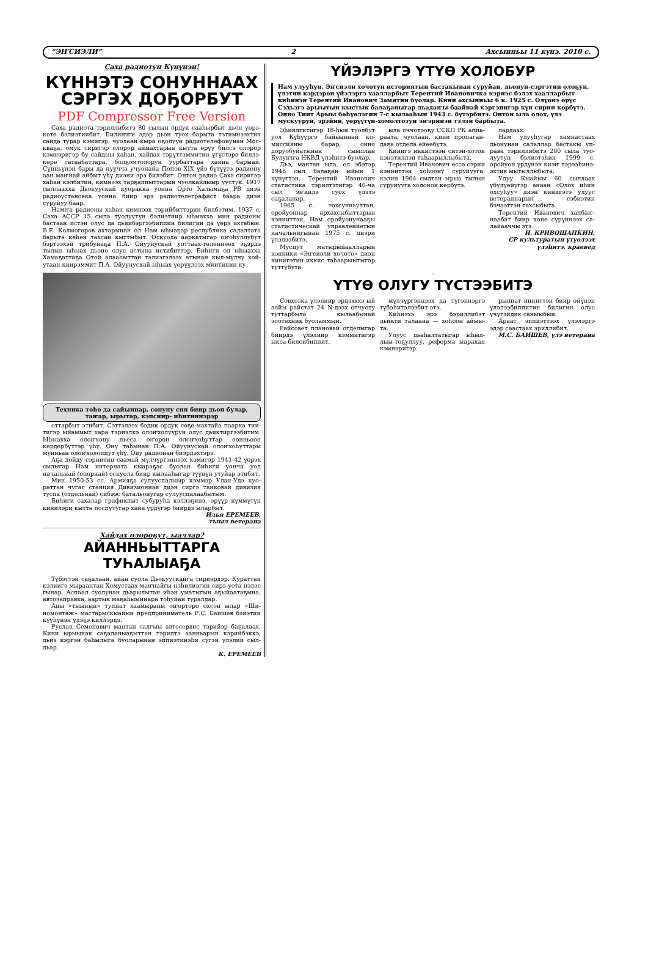“ЭҤСИЭЛИ” 2 Ахсынньы 11 күнэ. 2010 с.
Саха радиотун Күнүнэн!
КҮННЭТЭ СОНУННААХ СЭРГЭХ ДОҔОРБУТ
PDF Compressor Free Version
Саха радиота тэриллибитэ 80 сылын ордук сааһырбыт дьон үөрэ­көтө бэлиэтиибит. Билиҥҥи эдэр дьон туох барыта тэтимнээхтик сайда турар кэмигэр, чуолаан кыра оҕолуун радиотелефонунан Мос­кваҕа, омук сиригэр олорор аймахтарын кытта өрүү билсэ олорор кэмнэригэр бу сайдыы хаһан, хайдах тэрүттэммитин үгүстэрэ биллэ­көрө сатаабаттара, болҕомтолорун уурбаттара ханна барыай. Сүнньүнэн бары да нуучча учуонайа Попов XIX үйэ бүтүүтэ ра­диону аан маҥнай айбыт үһү диэни эрэ билэбит. Онтон радио Саха сиригэр хаһан кэлбитин, кимнээх тарҕаппыттарын чуолкайдыыр уустук. 1917 сыллаахха Дьокуускай куоракка уонна Орто Халы­маҕа РВ диэн радиоустановка уонна биир эрэ радиотелеграфист баара диэн суруйуу баар.
Намҥа радионы хаһан кимнээх тэрийбиттэрин билбэтим. 1937 с. Саха АССР 15 сыла туолуутун бэлиэтиир ыһыахха мин радионы бастаан истэн олус да дьиибэргээбиппин билигин да үөрэ ахтабын. В.Е. Колмогоров ахтарынан ол Нам ыһыаҕар республика салалтата барыта көһөн тахсан кыттыбыт. Оскуола ааркатыгар оҥоһуллу­бут бэртээхэй трибунаҕа П.А. Ойуунускай уоттаах-төлөннөөх эҕэр­дэ тылын ыһыах дьоно олус астына истибиттэр. Биһиги ол ыһыахха Хамаҕаттаҕа Отой алааһыттан тэлиэгэлээх атынан кыл-мүлчү хой­утаан киирэммит П.А. Ойуунускай ыһыах үөрүүлээх миитинин ку­
Техника төһө да сайыннар, сонуну син биир дьон булар, таҥар, ырытар, кэпсиир- иһитиннэрэр
оттарбыт этибит. Сэттэлээх бэдик ордук сөҕө-махтайа паарка тии­тигэр ыйаммыт хара тэриэлкэ олоҥхолуурун олус дьиктиргээби­тим. Ыһыахха олоҥхону пьеса оҥорон олоҥхоһуттар оонньоон көрдөрбүттэр үһү. Ону таһынан П.А. Ойуунускай олоҥхоһуттары мунньан олоҥхолоппут үһү. Ону радионан биэрдэхтэрэ.
Аҕа дойду сэриитин саамай мүлчүргэннээх кэмигэр 1941-42 үөрэх сылыгар Нам интерната кыараҕас буолан биһиги уонча уол начальнай (опорнай) оскуола биир кылааһыгар түүнүн утуйар эти­бит.
Мин 1950-53 сс. Армияҕа сулууспалыыр кэммэр Улан-Удэ куо­раттан чугас станция Дивизионная диэн сиргэ танковай дивизия туспа (отдельнай) сибээс батальонугар сулууспалаабытым.
Биһиги сахалар графикпыт субуруһа кэллэҕинэ, өрүүр күммүтүн кинилэри кытта поспутугар хайа үрдүгэр биирдэ ыларбыт.
Илья ЕРЕМЕЕВ,
тыыл ветерана
Хайдах олороҕут, ыаллар?
АЙАННЬЫТТАРГА ТУҺАЛЫАҔА
Түбэттэн саҕалаан, айан суола Дьокуускайга тириэрдэр. Кураттан кэлиигэ мыраантан Хомустаах маҥнайгы нэһилиэгин сирэ-уота нэлэс гынар. Аспаал суолунан дьарылытан иһэн уматыгын аҕыйаа­таҕына, автозаправка, аартык маҕаһыыннара тоһуйан тураллар.
Аны «тыынын» туппат хаамыраны оҥорторо охсон ылар «Ши­номонтаж» мастарыскыайын предприниматель Р.С. Баишев бэйэ­тин күүһүнэн үлэҕэ киллэрдэ.
Руслан Семенович мантан салгыы автосервис тэрийэр баҕалаах. Кини ырыынак саҕаланыаҕыттан тэрилтэ аанньарын кэрийбэккэ, дьиэ кэргэн баһылыга буоларынан эппиэтинэһи сүгэн үлэлии сыл­дьар.
К. ЕРЕМЕЕВ
ҮЙЭЛЭРГЭ ҮТҮӨ ХОЛОБУР
Нам улууһун, Эҥсиэли хочотун историятын бастакынан су­руйан, дьонун-сэргэтин олоҕун, үлэтин кэрдэрөн үйэлэргэ хаалларбыт Терентий Ивановичка кэриэс бэлэх хааллар­быт киһинэн Терентий Иванович Замятин буолар. Кини ахсынньы 6 к. 1925 с. Өлүөнэ өрүс Сэдьэгэ арыытын кыстык балаҕаныгар дьадаҥы баайнай кэргэнигэр күн сирин көрбүтэ. Онно Тиит Арыы бөһүөлэгин 7-с кылааһын 1943 с. бүтэрбитэ. Онтон ыла олох, үлэ мускуурун, эрэйин, үөрүүтүн-хомолтотун эҥэринэн тэлэн барбыта.
Эһиилгитигэр 18-һын туолбут уол Күһүүргэ байыаннай ко­миссияны барар, онно доруобуйатынан сыыллан Булуҥҥа НКВД үлэһитэ буолар.
Дьэ, мантан ыла, ол эбэтэр 1946 сыл балаҕан ыйын 1 күнүттэн, Терентий Иванович статистика тэрилтэтигэр 40-ча сыл эҥкилэ суох үлэтэ саҕаланар.
1965 с. тохсунньуттан, оройуоннар архахсыбыттарын кэн­ниттэн, Нам оройуонунааҕы статистическай управлениетын на­чальнигынан 1975 с. диэри үлэлээбитэ.
Муспут матырыйаалларын кэнники «Эҥсиэли хочото» диэн кинигэтин иккис таһаарыытыгар туттубута.
ыла оччотооҕу ССКП РК аппа­раата, чуолаан, кини пропаган­даҕа отдела өйөөбүтэ.
Кинигэ иккистээн ситэн-хо­тон кэнэтиллэн таһаарыллыбыта.
Терентий Иванович өссө сэ­рии кэнниттэн хоһоону суруйу­уга, кэлин 1964 сылтан ырыа ты­лын суруйууга холонон көрбүтэ.
лардаах.
Нам улууһугар хамнастаах дьонунан салаллар бастакы уп­рава тэриллибитэ 200 сыла туо­луутун бэлиэтэһин 1999 с. оройуон үрдүнэн киэҥ тэрээһинэ­эхтик ыытыллыбыта.
Улуу Кыайыы 60 сыллаах үбүлүөйүгэр анаан «Олох иһин охсуһуу» диэн кинигэтэ улуус ветераннарын сэбиэтин бэчээттэн тахсыбыта.
Терентий Иванович халбаҥ­наабат биир көнө сүрүннээх са­лайааччы этэ.
И. КРИВОШАПКИН,
СР культуратын үтүөлээх үлэһитэ, краевед
ҮТҮӨ ОЛУГУ ТҮСТЭЭБИТЭ
Совхозка үлэлиир эрдэхххэ ый аайы райстат 24 N-дээх от­чуоту туттарбыта кылаабынай зоотехник буоламмын.
Райсовет плановай отделыгар биирдэ үлэлиир кэммитигэр ыкса билсибиппит.
мүлчүргэннээх да түгэннэргэ түбэһитэлээбит этэ.
Киһиэхэ эрэ бэриллибэт дьикти талаана — хоһоон айыы­та.
Улуус дьаһалтатыгар ыһыл­лыы-тоҕуллуу, реформа ыара­хан кэмнэригэр.
рыппат инниттэн биир өйүнэн үлэлээбиппитин билигин олус үчүгэйдик саныыбын.
Араас эппиэттээх үлэлэргэ эдэр саастаах эриллибит.
М.С. БАИШЕВ, үлэ ветерана